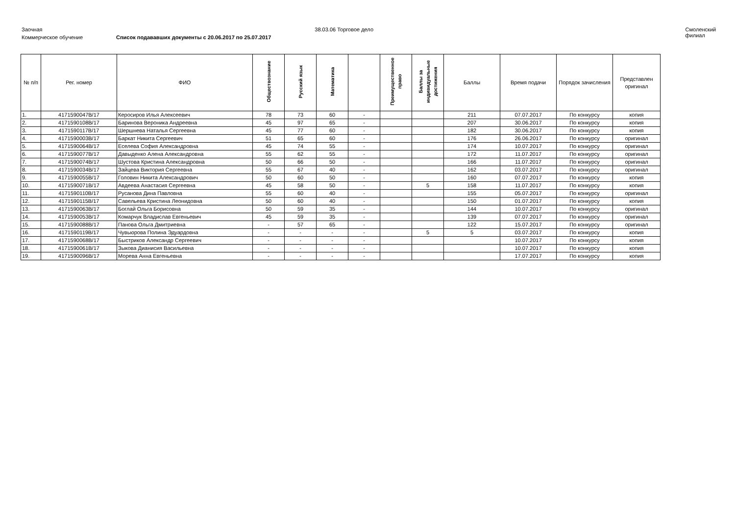Заочная 38.03.06 Торговое дело Смоленский филиал
Коммерческое обучение Список подававших документы с 20.06.2017 по 25.07.2017
| № п/п | Рег. номер | ФИО | Обществознание | Русский язык | Математика | | Преимущественное право | Баллы за индивидуальные достижения | Баллы | Время подачи | Порядок зачисления | Представлен оригинал |
| --- | --- | --- | --- | --- | --- | --- | --- | --- | --- | --- | --- | --- |
| 1. | 4171590047В/17 | Керосиров Илья Алексеевич | 78 | 73 | 60 | - | | | 211 | 07.07.2017 | По конкурсу | копия |
| 2. | 4171590108В/17 | Баринова Вероника Андреевна | 45 | 97 | 65 | - | | | 207 | 30.06.2017 | По конкурсу | копия |
| 3. | 4171590117В/17 | Шершнева Наталья Сергеевна | 45 | 77 | 60 | - | | | 182 | 30.06.2017 | По конкурсу | копия |
| 4. | 4171590003В/17 | Баркат Никита Сергеевич | 51 | 65 | 60 | - | | | 176 | 26.06.2017 | По конкурсу | оригинал |
| 5. | 4171590064В/17 | Еселева София Александровна | 45 | 74 | 55 | - | | | 174 | 10.07.2017 | По конкурсу | оригинал |
| 6. | 4171590077В/17 | Давыденко Алена Александровна | 55 | 62 | 55 | - | | | 172 | 11.07.2017 | По конкурсу | оригинал |
| 7. | 4171590074В/17 | Шустова Кристина Александровна | 50 | 66 | 50 | - | | | 166 | 11.07.2017 | По конкурсу | оригинал |
| 8. | 4171590034В/17 | Зайцева Виктория Сергеевна | 55 | 67 | 40 | - | | | 162 | 03.07.2017 | По конкурсу | оригинал |
| 9. | 4171590055В/17 | Головин Никита Александрович | 50 | 60 | 50 | - | | | 160 | 07.07.2017 | По конкурсу | копия |
| 10. | 4171590071В/17 | Авдеева Анастасия Сергеевна | 45 | 58 | 50 | - | | 5 | 158 | 11.07.2017 | По конкурсу | копия |
| 11. | 4171590110В/17 | Русанова Дина Павловна | 55 | 60 | 40 | - | | | 155 | 05.07.2017 | По конкурсу | оригинал |
| 12. | 4171590115В/17 | Савельева Кристина Леонидовна | 50 | 60 | 40 | - | | | 150 | 01.07.2017 | По конкурсу | копия |
| 13. | 4171590063В/17 | Боглай Ольга Борисовна | 50 | 59 | 35 | - | | | 144 | 10.07.2017 | По конкурсу | оригинал |
| 14. | 4171590053В/17 | Комарчук Владислав Евгеньевич | 45 | 59 | 35 | - | | | 139 | 07.07.2017 | По конкурсу | оригинал |
| 15. | 4171590088В/17 | Панова Ольга Дмитриевна | - | 57 | 65 | - | | | 122 | 15.07.2017 | По конкурсу | оригинал |
| 16. | 4171590119В/17 | Чувьюрова Полина Эдуардовна | - | - | - | - | | 5 | 5 | 03.07.2017 | По конкурсу | копия |
| 17. | 4171590068В/17 | Быстриков Александр Сергеевич | - | - | - | - | | | | 10.07.2017 | По конкурсу | копия |
| 18. | 4171590061В/17 | Зыкова Дианисия Васильевна | - | - | - | - | | | | 10.07.2017 | По конкурсу | копия |
| 19. | 4171590096В/17 | Морева Анна Евгеньевна | - | - | - | - | | | | 17.07.2017 | По конкурсу | копия |